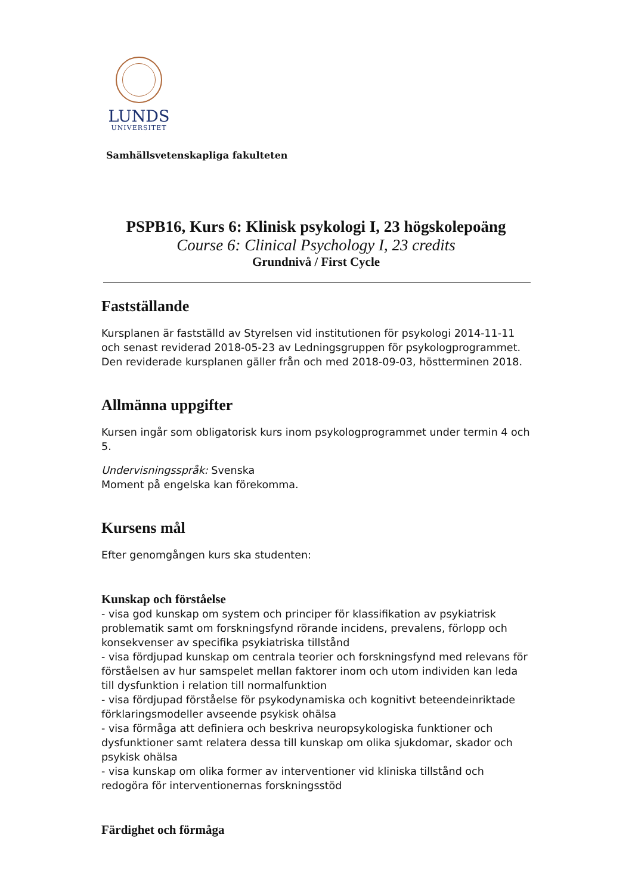LUNDS
UNIVERSITET
Samhällsvetenskapliga fakulteten
PSPB16, Kurs 6: Klinisk psykologi I, 23 högskolepoäng
Course 6: Clinical Psychology I, 23 credits
Grundnivå / First Cycle
Fastställande
Kursplanen är fastställd av Styrelsen vid institutionen för psykologi 2014-11-11 och senast reviderad 2018-05-23 av Ledningsgruppen för psykologprogrammet. Den reviderade kursplanen gäller från och med 2018-09-03, höstterminen 2018.
Allmänna uppgifter
Kursen ingår som obligatorisk kurs inom psykologprogrammet under termin 4 och 5.
Undervisningsspråk: Svenska
Moment på engelska kan förekomma.
Kursens mål
Efter genomgången kurs ska studenten:
Kunskap och förståelse
- visa god kunskap om system och principer för klassifikation av psykiatrisk problematik samt om forskningsfynd rörande incidens, prevalens, förlopp och konsekvenser av specifika psykiatriska tillstånd
- visa fördjupad kunskap om centrala teorier och forskningsfynd med relevans för förståelsen av hur samspelet mellan faktorer inom och utom individen kan leda till dysfunktion i relation till normalfunktion
- visa fördjupad förståelse för psykodynamiska och kognitivt beteendeinriktade förklaringsmodeller avseende psykisk ohälsa
- visa förmåga att definiera och beskriva neuropsykologiska funktioner och dysfunktioner samt relatera dessa till kunskap om olika sjukdomar, skador och psykisk ohälsa
- visa kunskap om olika former av interventioner vid kliniska tillstånd och redogöra för interventionernas forskningsstöd
Färdighet och förmåga